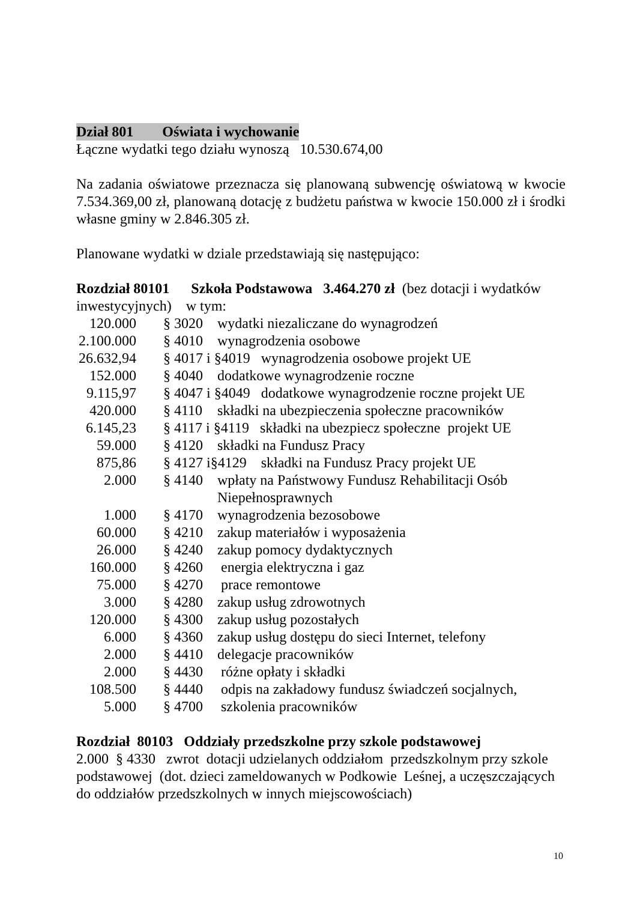Dział 801 Oświata i wychowanie
Łączne wydatki tego działu wynoszą 10.530.674,00
Na zadania oświatowe przeznacza się planowaną subwencję oświatową w kwocie 7.534.369,00 zł, planowaną dotację z budżetu państwa w kwocie 150.000 zł i środki własne gminy w 2.846.305 zł.
Planowane wydatki w dziale przedstawiają się następująco:
Rozdział 80101 Szkoła Podstawowa 3.464.270 zł (bez dotacji i wydatków inwestycyjnych) w tym:
| 120.000 | § 3020 | wydatki niezaliczane do wynagrodzeń |
| 2.100.000 | § 4010 | wynagrodzenia osobowe |
| 26.632,94 | § 4017 i §4019 wynagrodzenia osobowe projekt UE | |
| 152.000 | § 4040 | dodatkowe wynagrodzenie roczne |
| 9.115,97 | § 4047 i §4049 dodatkowe wynagrodzenie roczne projekt UE | |
| 420.000 | § 4110 | składki na ubezpieczenia społeczne pracowników |
| 6.145,23 | § 4117 i §4119 składki na ubezpiecz społeczne projekt UE | |
| 59.000 | § 4120 | składki na Fundusz Pracy |
| 875,86 | § 4127 i§4129 składki na Fundusz Pracy projekt UE | |
| 2.000 | § 4140 | wpłaty na Państwowy Fundusz Rehabilitacji Osób Niepełnosprawnych |
| 1.000 | § 4170 | wynagrodzenia bezosobowe |
| 60.000 | § 4210 | zakup materiałów i wyposażenia |
| 26.000 | § 4240 | zakup pomocy dydaktycznych |
| 160.000 | § 4260 | energia elektryczna i gaz |
| 75.000 | § 4270 | prace remontowe |
| 3.000 | § 4280 | zakup usług zdrowotnych |
| 120.000 | § 4300 | zakup usług pozostałych |
| 6.000 | § 4360 | zakup usług dostępu do sieci Internet, telefony |
| 2.000 | § 4410 | delegacje pracowników |
| 2.000 | § 4430 | różne opłaty i składki |
| 108.500 | § 4440 | odpis na zakładowy fundusz świadczeń socjalnych, |
| 5.000 | § 4700 | szkolenia pracowników |
Rozdział 80103 Oddziały przedszkolne przy szkole podstawowej
2.000 § 4330 zwrot dotacji udzielanych oddziałom przedszkolnym przy szkole podstawowej (dot. dzieci zameldowanych w Podkowie Leśnej, a uczęszczających do oddziałów przedszkolnych w innych miejscowościach)
10